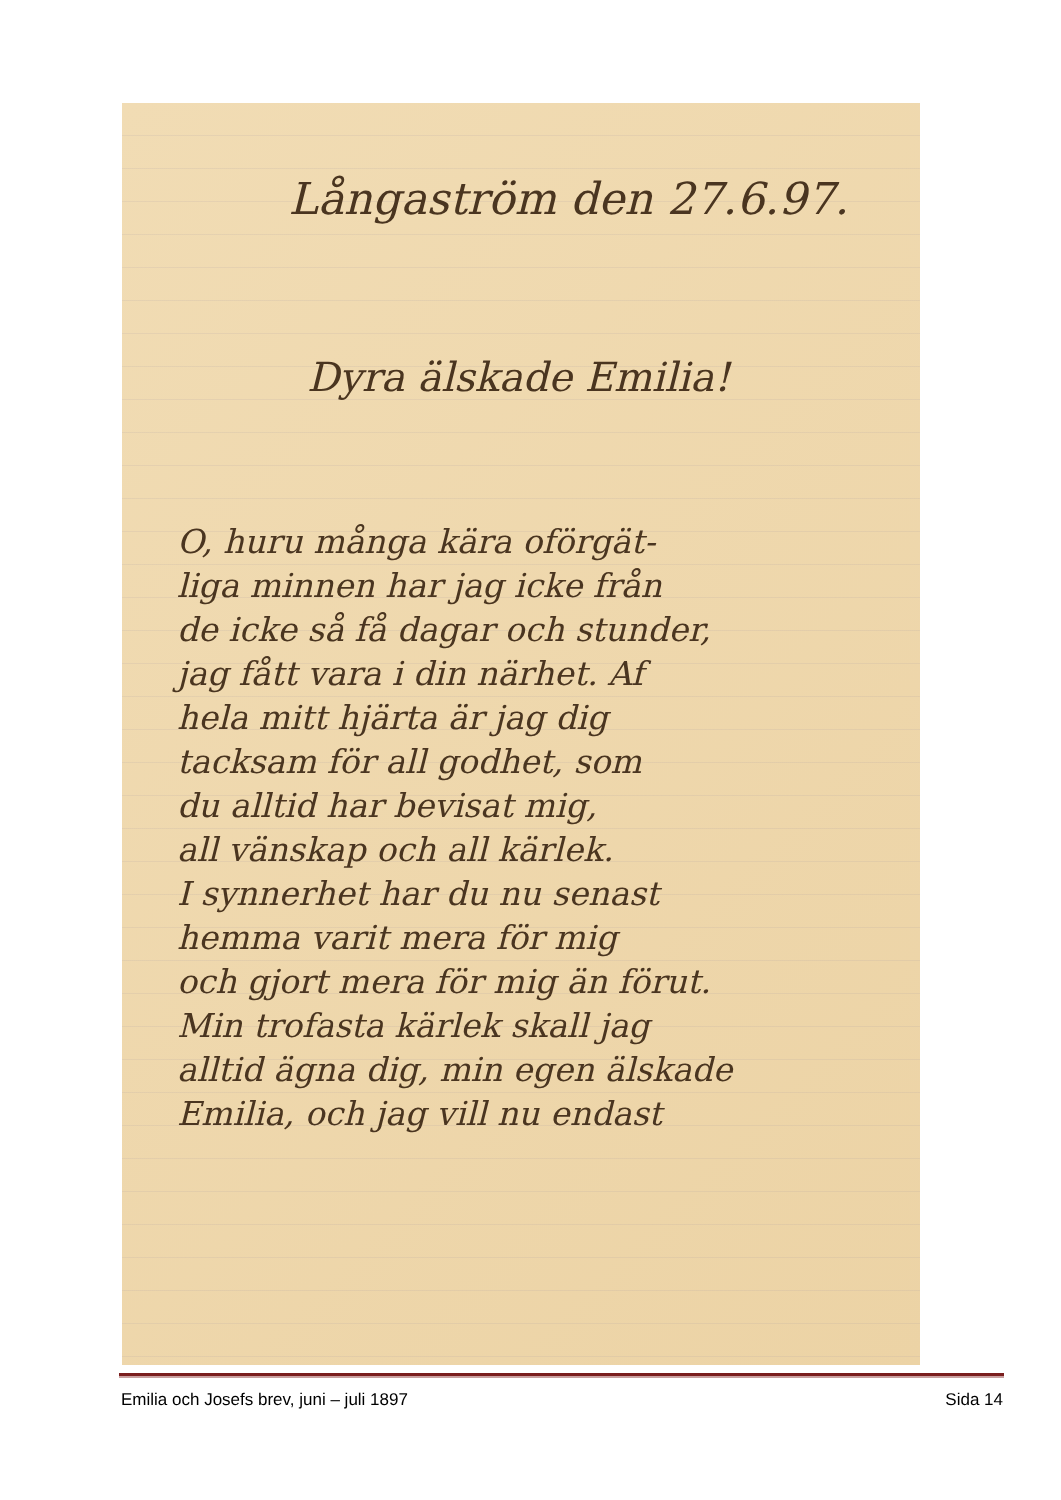Långaström den 27.6.97.
Dyra älskade Emilia!
O, huru många kära oförgät-
liga minnen har jag icke från
de icke så få dagar och stunder,
jag fått vara i din närhet. Af
hela mitt hjärta är jag dig
tacksam för all godhet, som
du alltid har bevisat mig,
all vänskap och all kärlek.
I synnerhet har du nu senast
hemma varit mera för mig
och gjort mera för mig än förut.
Min trofasta kärlek skall jag
alltid ägna dig, min egen älskade
Emilia, och jag vill nu endast
Emilia och Josefs brev, juni – juli 1897 Sida 14